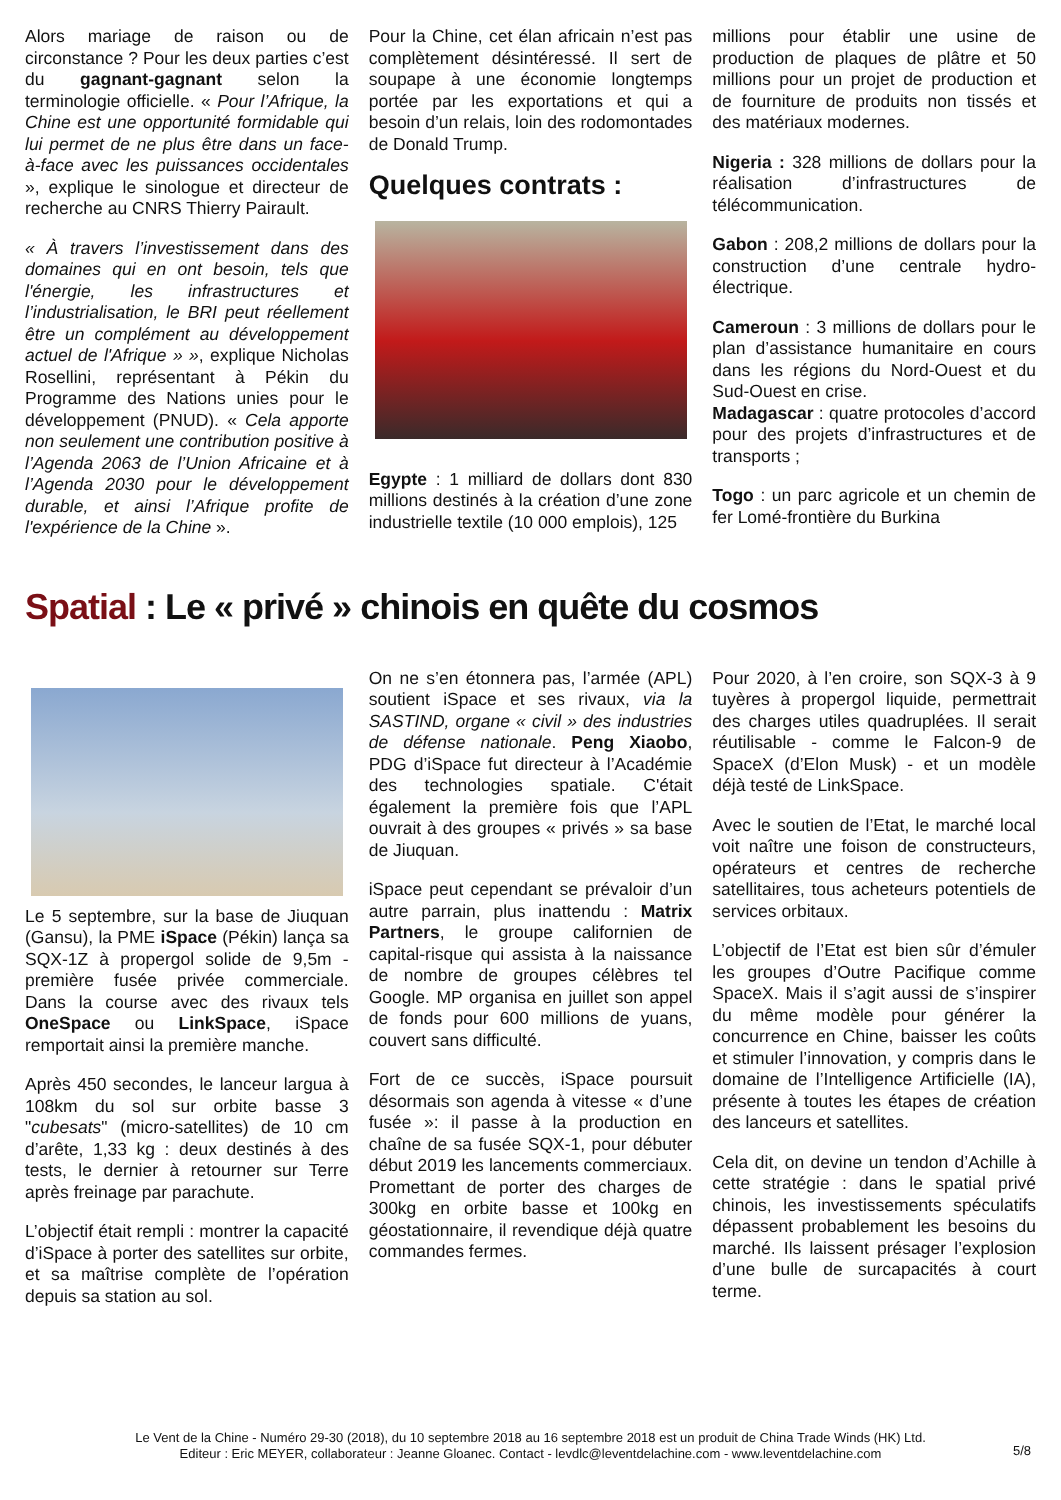Alors mariage de raison ou de circonstance ? Pour les deux parties c’est du gagnant-gagnant selon la terminologie officielle. « Pour l’Afrique, la Chine est une opportunité formidable qui lui permet de ne plus être dans un face-à-face avec les puissances occidentales », explique le sinologue et directeur de recherche au CNRS Thierry Pairault.
« À travers l’investissement dans des domaines qui en ont besoin, tels que l'énergie, les infrastructures et l’industrialisation, le BRI peut réellement être un complément au développement actuel de l'Afrique » », explique Nicholas Rosellini, représentant à Pékin du Programme des Nations unies pour le développement (PNUD). « Cela apporte non seulement une contribution positive à l’Agenda 2063 de l’Union Africaine et à l’Agenda 2030 pour le développement durable, et ainsi l’Afrique profite de l'expérience de la Chine ».
Pour la Chine, cet élan africain n’est pas complètement désintéressé. Il sert de soupape à une économie longtemps portée par les exportations et qui a besoin d’un relais, loin des rodomontades de Donald Trump.
Quelques contrats :
Egypte : 1 milliard de dollars dont 830 millions destinés à la création d’une zone industrielle textile (10 000 emplois), 125
millions pour établir une usine de production de plaques de plâtre et 50 millions pour un projet de production et de fourniture de produits non tissés et des matériaux modernes.
Nigeria : 328 millions de dollars pour la réalisation d’infrastructures de télécommunication.
Gabon : 208,2 millions de dollars pour la construction d’une centrale hydro-électrique.
Cameroun : 3 millions de dollars pour le plan d’assistance humanitaire en cours dans les régions du Nord-Ouest et du Sud-Ouest en crise.
Madagascar : quatre protocoles d’accord pour des projets d’infrastructures et de transports ;
Togo : un parc agricole et un chemin de fer Lomé-frontière du Burkina
Spatial : Le « privé » chinois en quête du cosmos
Le 5 septembre, sur la base de Jiuquan (Gansu), la PME iSpace (Pékin) lança sa SQX-1Z à propergol solide de 9,5m - première fusée privée commerciale. Dans la course avec des rivaux tels OneSpace ou LinkSpace, iSpace remportait ainsi la première manche.
Après 450 secondes, le lanceur largua à 108km du sol sur orbite basse 3 "cubesats" (micro-satellites) de 10 cm d’arête, 1,33 kg : deux destinés à des tests, le dernier à retourner sur Terre après freinage par parachute.
L’objectif était rempli : montrer la capacité d’iSpace à porter des satellites sur orbite, et sa maîtrise complète de l’opération depuis sa station au sol.
On ne s’en étonnera pas, l’armée (APL) soutient iSpace et ses rivaux, via la SASTIND, organe « civil » des industries de défense nationale. Peng Xiaobo, PDG d’iSpace fut directeur à l’Académie des technologies spatiale. C'était également la première fois que l’APL ouvrait à des groupes « privés » sa base de Jiuquan.
iSpace peut cependant se prévaloir d’un autre parrain, plus inattendu : Matrix Partners, le groupe californien de capital-risque qui assista à la naissance de nombre de groupes célèbres tel Google. MP organisa en juillet son appel de fonds pour 600 millions de yuans, couvert sans difficulté.
Fort de ce succès, iSpace poursuit désormais son agenda à vitesse « d’une fusée »: il passe à la production en chaîne de sa fusée SQX-1, pour débuter début 2019 les lancements commerciaux. Promettant de porter des charges de 300kg en orbite basse et 100kg en géostationnaire, il revendique déjà quatre commandes fermes.
Pour 2020, à l’en croire, son SQX-3 à 9 tuyères à propergol liquide, permettrait des charges utiles quadruplées. Il serait réutilisable - comme le Falcon-9 de SpaceX (d’Elon Musk) - et un modèle déjà testé de LinkSpace.
Avec le soutien de l’Etat, le marché local voit naître une foison de constructeurs, opérateurs et centres de recherche satellitaires, tous acheteurs potentiels de services orbitaux.
L’objectif de l’Etat est bien sûr d’émuler les groupes d’Outre Pacifique comme SpaceX. Mais il s’agit aussi de s’inspirer du même modèle pour générer la concurrence en Chine, baisser les coûts et stimuler l’innovation, y compris dans le domaine de l’Intelligence Artificielle (IA), présente à toutes les étapes de création des lanceurs et satellites.
Cela dit, on devine un tendon d’Achille à cette stratégie : dans le spatial privé chinois, les investissements spéculatifs dépassent probablement les besoins du marché. Ils laissent présager l’explosion d’une bulle de surcapacités à court terme.
Le Vent de la Chine - Numéro 29-30 (2018), du 10 septembre 2018 au 16 septembre 2018 est un produit de China Trade Winds (HK) Ltd.
Editeur : Eric MEYER, collaborateur : Jeanne Gloanec. Contact - levdlc@leventdelachine.com - www.leventdelachine.com
5/8